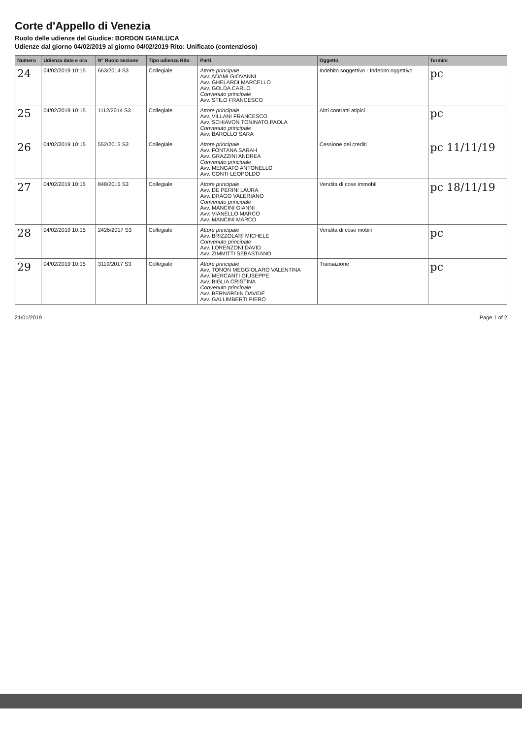Corte d'Appello di Venezia
Ruolo delle udienze del Giudice: BORDON GIANLUCA
Udienze dal giorno 04/02/2019 al giorno 04/02/2019 Rito: Unificato (contenzioso)
| Numero | Udienza data e ora | N° Ruolo sezione | Tipo udienza Rito | Parti | Oggetto | Termini |
| --- | --- | --- | --- | --- | --- | --- |
| 24 | 04/02/2019 10:15 | 663/2014 S3 | Collegiale | Attore principale Avv. ADAMI GIOVANNI Avv. GHELARDI MARCELLO Avv. GOLDA CARLO Convenuto principale Avv. STILO FRANCESCO | Indebito soggettivo - Indebito oggettivo | pc |
| 25 | 04/02/2019 10:15 | 1112/2014 S3 | Collegiale | Attore principale Avv. VILLANI FRANCESCO Avv. SCHIAVON TONINATO PAOLA Convenuto principale Avv. BAROLLO SARA | Altri contratti atipici | pc |
| 26 | 04/02/2019 10:15 | 552/2015 S3 | Collegiale | Attore principale Avv. FONTANA SARAH Avv. GRAZZINI ANDREA Convenuto principale Avv. MENGATO ANTONELLO Avv. CONTI LEOPOLDO | Cessione dei crediti | pc 11/11/19 |
| 27 | 04/02/2019 10:15 | 848/2015 S3 | Collegiale | Attore principale Avv. DE PERINI LAURA Avv. DRAGO VALERIANO Convenuto principale Avv. MANCINI GIANNI Avv. VIANELLO MARCO Avv. MANCINI MARCO | Vendita di cose immobili | pc 18/11/19 |
| 28 | 04/02/2019 10:15 | 2426/2017 S3 | Collegiale | Attore principale Avv. BRIZZOLARI MICHELE Convenuto principale Avv. LORENZONI DAVID Avv. ZIMMITTI SEBASTIANO | Vendita di cose mobili | pc |
| 29 | 04/02/2019 10:15 | 3119/2017 S3 | Collegiale | Attore principale Avv. TONON MEGGIOLARO VALENTINA Avv. MERCANTI GIUSEPPE Avv. BIGLIA CRISTINA Convenuto principale Avv. BERNARDIN DAVIDE Avv. GALLIMBERTI PIERO | Transazione | pc |
21/01/2019 Page 1 of 2